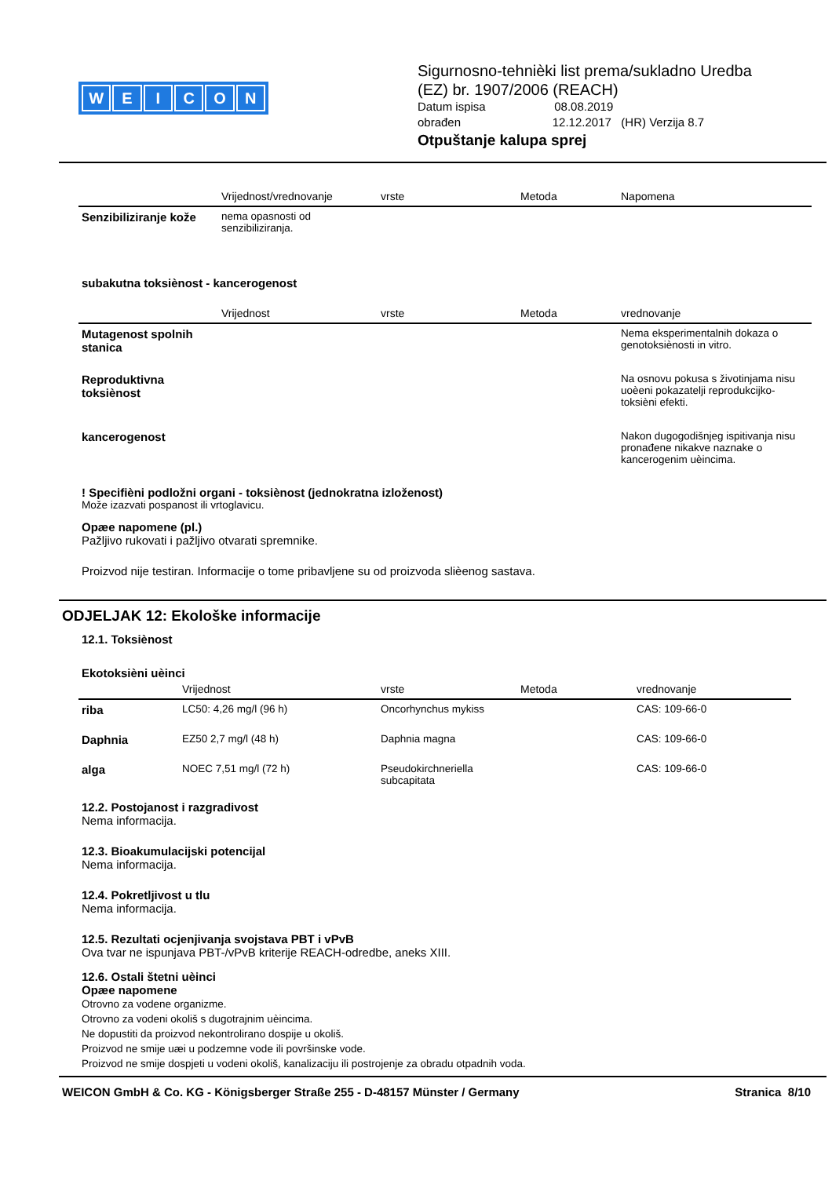WEICON
Sigurnosno-tehnièki list prema/sukladno Uredba
(EZ) br. 1907/2006 (REACH)
Datum ispisa 08.08.2019
obrađen 12.12.2017 (HR) Verzija 8.7
Otpuštanje kalupa sprej
| | Vrijednost/vrednovanje | vrste | Metoda | Napomena |
| --- | --- | --- | --- | --- |
| Senzibiliziranje kože | nema opasnosti od senzibiliziranja. | | | |
subakutna toksiènost - kancerogenost
| | Vrijednost | vrste | Metoda | vrednovanje |
| --- | --- | --- | --- | --- |
| Mutagenost spolnih stanica | | | | Nema eksperimentalnih dokaza o genotoksiènosti in vitro. |
| Reproduktivna toksiènost | | | | Na osnovu pokusa s životinjama nisu uoèeni pokazatelji reprodukcijko-toksièni efekti. |
| kancerogenost | | | | Nakon dugogodišnjeg ispitivanja nisu pronađene nikakve naznake o kancerogenim uèincima. |
! Specifièni podložni organi - toksiènost (jednokratna izloženost)
Može izazvati pospanost ili vrtoglavicu.
Opæe napomene (pl.)
Pažljivo rukovati i pažljivo otvarati spremnike.
Proizvod nije testiran. Informacije o tome pribavljene su od proizvoda slièenog sastava.
ODJELJAK 12: Ekološke informacije
12.1. Toksiènost
Ekotoksièni uèinci
| | Vrijednost | vrste | Metoda | vrednovanje |
| --- | --- | --- | --- | --- |
| riba | LC50: 4,26 mg/l (96 h) | Oncorhynchus mykiss | | CAS: 109-66-0 |
| Daphnia | EZ50 2,7 mg/l (48 h) | Daphnia magna | | CAS: 109-66-0 |
| alga | NOEC 7,51 mg/l (72 h) | Pseudokirchneriella subcapitata | | CAS: 109-66-0 |
12.2. Postojanost i razgradivost
Nema informacija.
12.3. Bioakumulacijski potencijal
Nema informacija.
12.4. Pokretljivost u tlu
Nema informacija.
12.5. Rezultati ocjenjivanja svojstava PBT i vPvB
Ova tvar ne ispunjava PBT-/vPvB kriterije REACH-odredbe, aneks XIII.
12.6. Ostali štetni uèinci
Opæe napomene
Otrovno za vodene organizme.
Otrovno za vodeni okoliš s dugotrajnim uèincima.
Ne dopustiti da proizvod nekontrolirano dospije u okoliš.
Proizvod ne smije uæi u podzemne vode ili površinske vode.
Proizvod ne smije dospjeti u vodeni okoliš, kanalizaciju ili postrojenje za obradu otpadnih voda.
WEICON GmbH & Co. KG - Königsberger Straße 255 - D-48157 Münster / Germany Stranica 8/10